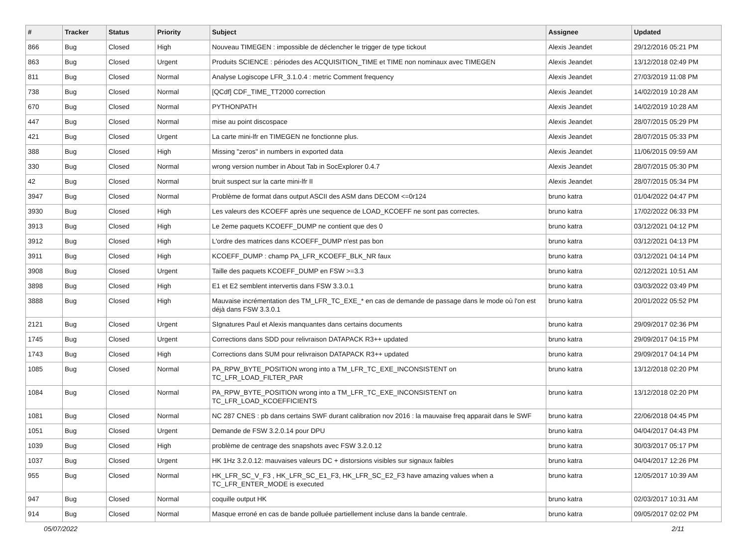| # | Tracker | Status | Priority | Subject | Assignee | Updated |
| --- | --- | --- | --- | --- | --- | --- |
| 866 | Bug | Closed | High | Nouveau TIMEGEN : impossible de déclencher le trigger de type tickout | Alexis Jeandet | 29/12/2016 05:21 PM |
| 863 | Bug | Closed | Urgent | Produits SCIENCE : périodes des ACQUISITION_TIME et TIME non nominaux avec TIMEGEN | Alexis Jeandet | 13/12/2018 02:49 PM |
| 811 | Bug | Closed | Normal | Analyse Logiscope LFR_3.1.0.4 : metric Comment frequency | Alexis Jeandet | 27/03/2019 11:08 PM |
| 738 | Bug | Closed | Normal | [QCdf] CDF_TIME_TT2000 correction | Alexis Jeandet | 14/02/2019 10:28 AM |
| 670 | Bug | Closed | Normal | PYTHONPATH | Alexis Jeandet | 14/02/2019 10:28 AM |
| 447 | Bug | Closed | Normal | mise au point discospace | Alexis Jeandet | 28/07/2015 05:29 PM |
| 421 | Bug | Closed | Urgent | La carte mini-lfr en TIMEGEN ne fonctionne plus. | Alexis Jeandet | 28/07/2015 05:33 PM |
| 388 | Bug | Closed | High | Missing "zeros" in numbers in exported data | Alexis Jeandet | 11/06/2015 09:59 AM |
| 330 | Bug | Closed | Normal | wrong version number in About Tab in SocExplorer 0.4.7 | Alexis Jeandet | 28/07/2015 05:30 PM |
| 42 | Bug | Closed | Normal | bruit suspect sur la carte mini-lfr II | Alexis Jeandet | 28/07/2015 05:34 PM |
| 3947 | Bug | Closed | Normal | Problème de format dans output ASCII des ASM dans DECOM <=0r124 | bruno katra | 01/04/2022 04:47 PM |
| 3930 | Bug | Closed | High | Les valeurs des KCOEFF après une sequence de LOAD_KCOEFF ne sont pas correctes. | bruno katra | 17/02/2022 06:33 PM |
| 3913 | Bug | Closed | High | Le 2eme paquets KCOEFF_DUMP ne contient que des 0 | bruno katra | 03/12/2021 04:12 PM |
| 3912 | Bug | Closed | High | L'ordre des matrices dans KCOEFF_DUMP n'est pas bon | bruno katra | 03/12/2021 04:13 PM |
| 3911 | Bug | Closed | High | KCOEFF_DUMP : champ PA_LFR_KCOEFF_BLK_NR faux | bruno katra | 03/12/2021 04:14 PM |
| 3908 | Bug | Closed | Urgent | Taille des paquets KCOEFF_DUMP en FSW >=3.3 | bruno katra | 02/12/2021 10:51 AM |
| 3898 | Bug | Closed | High | E1 et E2 semblent intervertis dans FSW 3.3.0.1 | bruno katra | 03/03/2022 03:49 PM |
| 3888 | Bug | Closed | High | Mauvaise incrémentation des TM_LFR_TC_EXE_* en cas de demande de passage dans le mode où l'on est déjà dans FSW 3.3.0.1 | bruno katra | 20/01/2022 05:52 PM |
| 2121 | Bug | Closed | Urgent | SIgnatures Paul et Alexis manquantes dans certains documents | bruno katra | 29/09/2017 02:36 PM |
| 1745 | Bug | Closed | Urgent | Corrections dans SDD pour relivraison DATAPACK R3++ updated | bruno katra | 29/09/2017 04:15 PM |
| 1743 | Bug | Closed | High | Corrections dans SUM pour relivraison DATAPACK R3++ updated | bruno katra | 29/09/2017 04:14 PM |
| 1085 | Bug | Closed | Normal | PA_RPW_BYTE_POSITION wrong into a TM_LFR_TC_EXE_INCONSISTENT on TC_LFR_LOAD_FILTER_PAR | bruno katra | 13/12/2018 02:20 PM |
| 1084 | Bug | Closed | Normal | PA_RPW_BYTE_POSITION wrong into a TM_LFR_TC_EXE_INCONSISTENT on TC_LFR_LOAD_KCOEFFICIENTS | bruno katra | 13/12/2018 02:20 PM |
| 1081 | Bug | Closed | Normal | NC 287 CNES : pb dans certains SWF durant calibration nov 2016 : la mauvaise freq apparait dans le SWF | bruno katra | 22/06/2018 04:45 PM |
| 1051 | Bug | Closed | Urgent | Demande de FSW 3.2.0.14 pour DPU | bruno katra | 04/04/2017 04:43 PM |
| 1039 | Bug | Closed | High | problème de centrage des snapshots avec FSW 3.2.0.12 | bruno katra | 30/03/2017 05:17 PM |
| 1037 | Bug | Closed | Urgent | HK 1Hz 3.2.0.12: mauvaises valeurs DC + distorsions visibles sur signaux faibles | bruno katra | 04/04/2017 12:26 PM |
| 955 | Bug | Closed | Normal | HK_LFR_SC_V_F3 , HK_LFR_SC_E1_F3, HK_LFR_SC_E2_F3 have amazing values when a TC_LFR_ENTER_MODE is executed | bruno katra | 12/05/2017 10:39 AM |
| 947 | Bug | Closed | Normal | coquille output HK | bruno katra | 02/03/2017 10:31 AM |
| 914 | Bug | Closed | Normal | Masque erroné en cas de bande polluée partiellement incluse dans la bande centrale. | bruno katra | 09/05/2017 02:02 PM |
05/07/2022 2/11